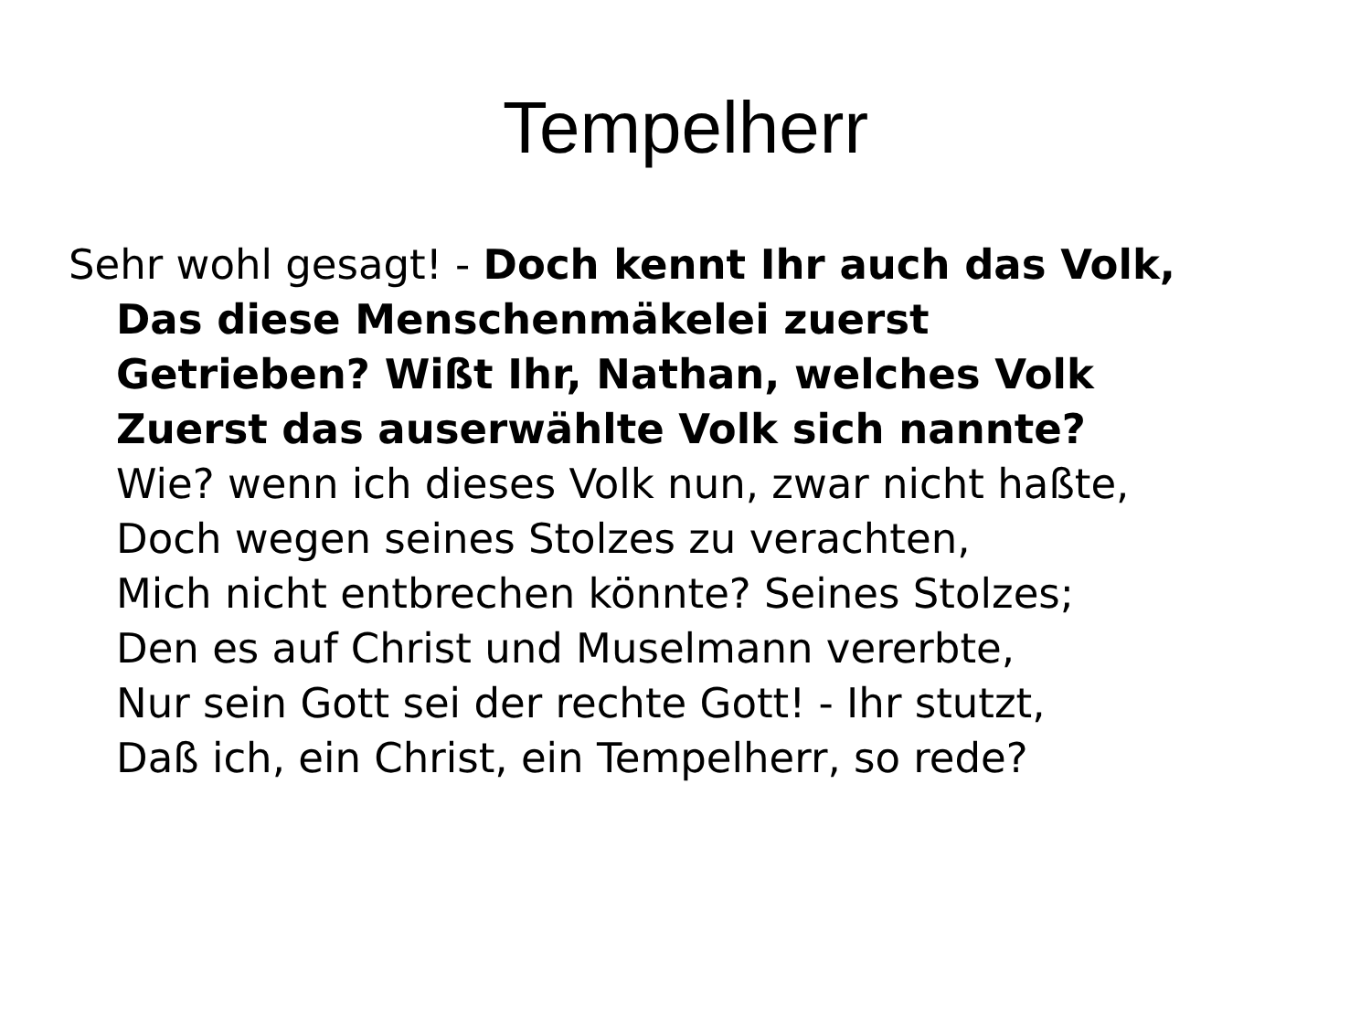Tempelherr
Sehr wohl gesagt! - Doch kennt Ihr auch das Volk,
Das diese Menschenmäkelei zuerst
Getrieben? Wißt Ihr, Nathan, welches Volk
Zuerst das auserwählte Volk sich nannte?
Wie? wenn ich dieses Volk nun, zwar nicht haßte,
Doch wegen seines Stolzes zu verachten,
Mich nicht entbrechen könnte? Seines Stolzes;
Den es auf Christ und Muselmann vererbte,
Nur sein Gott sei der rechte Gott! - Ihr stutzt,
Daß ich, ein Christ, ein Tempelherr, so rede?